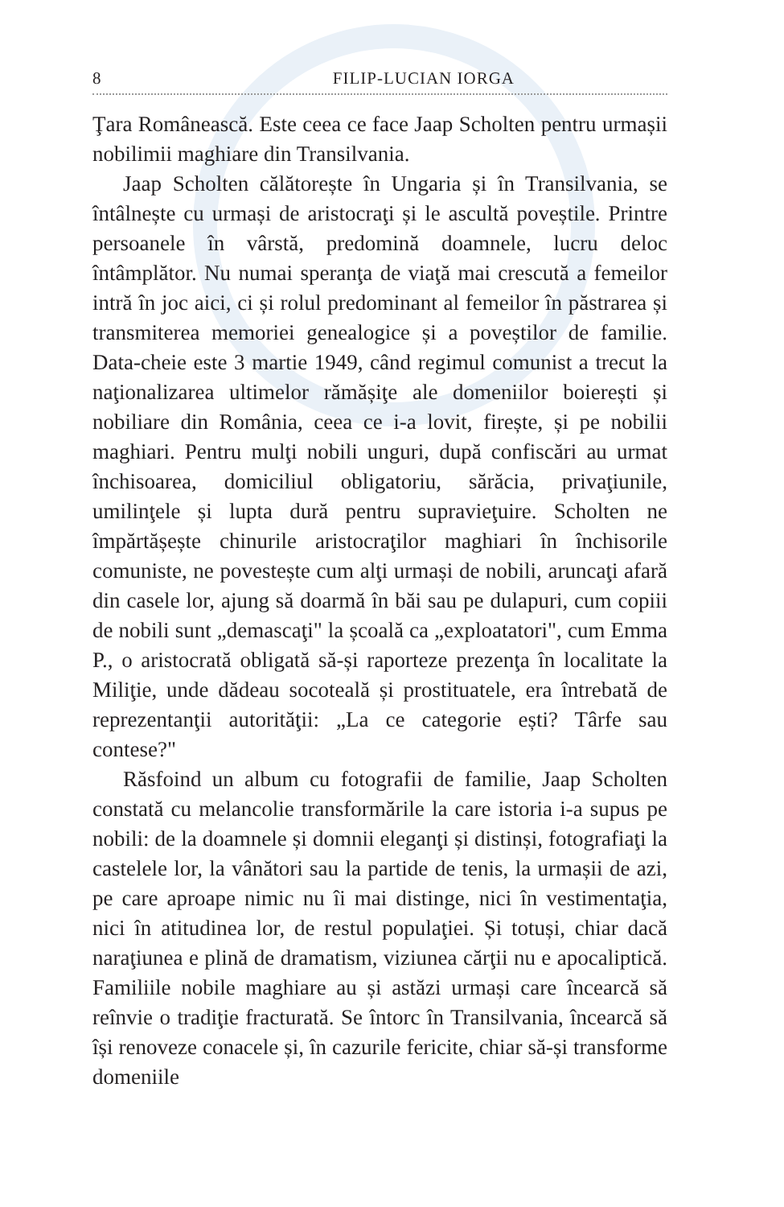8 FILIP-LUCIAN IORGA
Ţara Românească. Este ceea ce face Jaap Scholten pentru urmașii nobilimii maghiare din Transilvania.
Jaap Scholten călătorește în Ungaria și în Transilvania, se întâlnește cu urmași de aristocraţi și le ascultă poveștile. Printre persoanele în vârstă, predomină doamnele, lucru deloc întâmplător. Nu numai speranţa de viaţă mai crescută a femeilor intră în joc aici, ci și rolul predominant al femeilor în păstrarea și transmiterea memoriei genealogice și a poveștilor de familie. Data-cheie este 3 martie 1949, când regimul comunist a trecut la naţionalizarea ultimelor rămășiţe ale domeniilor boierești și nobiliare din România, ceea ce i-a lovit, firește, și pe nobilii maghiari. Pentru mulţi nobili unguri, după confiscări au urmat închisoarea, domiciliul obligatoriu, sărăcia, privaţiunile, umilinţele și lupta dură pentru supravieţuire. Scholten ne împărtășește chinurile aristocraţilor maghiari în închisorile comuniste, ne povestește cum alţi urmași de nobili, aruncaţi afară din casele lor, ajung să doarmă în băi sau pe dulapuri, cum copiii de nobili sunt „demascaţi" la școală ca „exploatatori", cum Emma P., o aristocrată obligată să-și raporteze prezenţa în localitate la Miliţie, unde dădeau socoteală și prostituatele, era întrebată de reprezentanţii autorităţii: „La ce categorie ești? Târfe sau contese?"
Răsfoind un album cu fotografii de familie, Jaap Scholten constată cu melancolie transformările la care istoria i-a supus pe nobili: de la doamnele și domnii eleganţi și distinși, fotografiaţi la castelele lor, la vânători sau la partide de tenis, la urmașii de azi, pe care aproape nimic nu îi mai distinge, nici în vestimentaţia, nici în atitudinea lor, de restul populaţiei. Și totuși, chiar dacă naraţiunea e plină de dramatism, viziunea cărţii nu e apocaliptică. Familiile nobile maghiare au și astăzi urmași care încearcă să reînvie o tradiţie fracturată. Se întorc în Transilvania, încearcă să își renoveze conacele și, în cazurile fericite, chiar să-și transforme domeniile